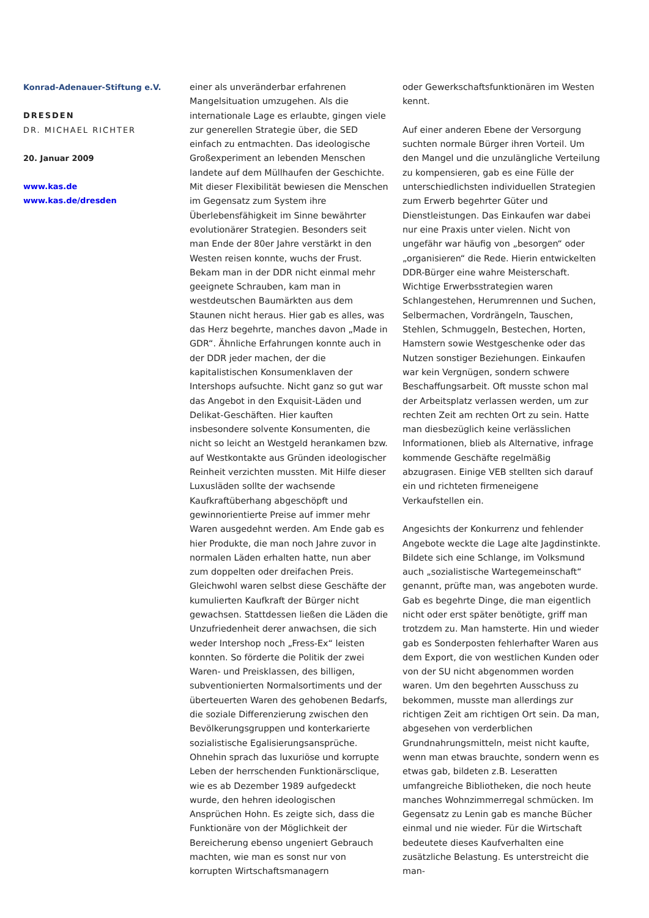Konrad-Adenauer-Stiftung e.V.
DRESDEN
DR. MICHAEL RICHTER
20. Januar 2009
www.kas.de
www.kas.de/dresden
einer als unveränderbar erfahrenen Mangelsituation umzugehen. Als die internationale Lage es erlaubte, gingen viele zur generellen Strategie über, die SED einfach zu entmachten. Das ideologische Großexperiment an lebenden Menschen landete auf dem Müllhaufen der Geschichte. Mit dieser Flexibilität bewiesen die Menschen im Gegensatz zum System ihre Überlebensfähigkeit im Sinne bewährter evolutionärer Strategien. Besonders seit man Ende der 80er Jahre verstärkt in den Westen reisen konnte, wuchs der Frust. Bekam man in der DDR nicht einmal mehr geeignete Schrauben, kam man in westdeutschen Baumärkten aus dem Staunen nicht heraus. Hier gab es alles, was das Herz begehrte, manches davon „Made in GDR“. Ähnliche Erfahrungen konnte auch in der DDR jeder machen, der die kapitalistischen Konsumenklaven der Intershops aufsuchte. Nicht ganz so gut war das Angebot in den Exquisit-Läden und Delikat-Geschäften. Hier kauften insbesondere solvente Konsumenten, die nicht so leicht an Westgeld herankamen bzw. auf Westkontakte aus Gründen ideologischer Reinheit verzichten mussten. Mit Hilfe dieser Luxusläden sollte der wachsende Kaufkraftüberhang abgeschöpft und gewinnorientierte Preise auf immer mehr Waren ausgedehnt werden. Am Ende gab es hier Produkte, die man noch Jahre zuvor in normalen Läden erhalten hatte, nun aber zum doppelten oder dreifachen Preis. Gleichwohl waren selbst diese Geschäfte der kumulierten Kaufkraft der Bürger nicht gewachsen. Stattdessen ließen die Läden die Unzufriedenheit derer anwachsen, die sich weder Intershop noch „Fress-Ex“ leisten konnten. So förderte die Politik der zwei Waren- und Preisklassen, des billigen, subventionierten Normalsortiments und der überteuerten Waren des gehobenen Bedarfs, die soziale Differenzierung zwischen den Bevölkerungsgruppen und konterkarierte sozialistische Egalisierungsansprüche. Ohnehin sprach das luxuriöse und korrupte Leben der herrschenden Funktionärsclique, wie es ab Dezember 1989 aufgedeckt wurde, den hehren ideologischen Ansprüchen Hohn. Es zeigte sich, dass die Funktionäre von der Möglichkeit der Bereicherung ebenso ungeniert Gebrauch machten, wie man es sonst nur von korrupten Wirtschaftsmanagern
oder Gewerkschaftsfunktionären im Westen kennt.
Auf einer anderen Ebene der Versorgung suchten normale Bürger ihren Vorteil. Um den Mangel und die unzulängliche Verteilung zu kompensieren, gab es eine Fülle der unterschiedlichsten individuellen Strategien zum Erwerb begehrter Güter und Dienstleistungen. Das Einkaufen war dabei nur eine Praxis unter vielen. Nicht von ungefähr war häufig von „besorgen“ oder „organisieren“ die Rede. Hierin entwickelten DDR-Bürger eine wahre Meisterschaft. Wichtige Erwerbsstrategien waren Schlangestehen, Herumrennen und Suchen, Selbermachen, Vordrängeln, Tauschen, Stehlen, Schmuggeln, Bestechen, Horten, Hamstern sowie Westgeschenke oder das Nutzen sonstiger Beziehungen. Einkaufen war kein Vergnügen, sondern schwere Beschaffungsarbeit. Oft musste schon mal der Arbeitsplatz verlassen werden, um zur rechten Zeit am rechten Ort zu sein. Hatte man diesbezüglich keine verlässlichen Informationen, blieb als Alternative, infrage kommende Geschäfte regelmäßig abzugrasen. Einige VEB stellten sich darauf ein und richteten firmeneigene Verkaufstellen ein.
Angesichts der Konkurrenz und fehlender Angebote weckte die Lage alte Jagdinstinkte. Bildete sich eine Schlange, im Volksmund auch „sozialistische Wartegemeinschaft“ genannt, prüfte man, was angeboten wurde. Gab es begehrte Dinge, die man eigentlich nicht oder erst später benötigte, griff man trotzdem zu. Man hamsterte. Hin und wieder gab es Sonderposten fehlerhafter Waren aus dem Export, die von westlichen Kunden oder von der SU nicht abgenommen worden waren. Um den begehrten Ausschuss zu bekommen, musste man allerdings zur richtigen Zeit am richtigen Ort sein. Da man, abgesehen von verderblichen Grundnahrungsmitteln, meist nicht kaufte, wenn man etwas brauchte, sondern wenn es etwas gab, bildeten z.B. Leseratten umfangreiche Bibliotheken, die noch heute manches Wohnzimmerregal schmücken. Im Gegensatz zu Lenin gab es manche Bücher einmal und nie wieder. Für die Wirtschaft bedeutete dieses Kaufverhalten eine zusätzliche Belastung. Es unterstreicht die man-